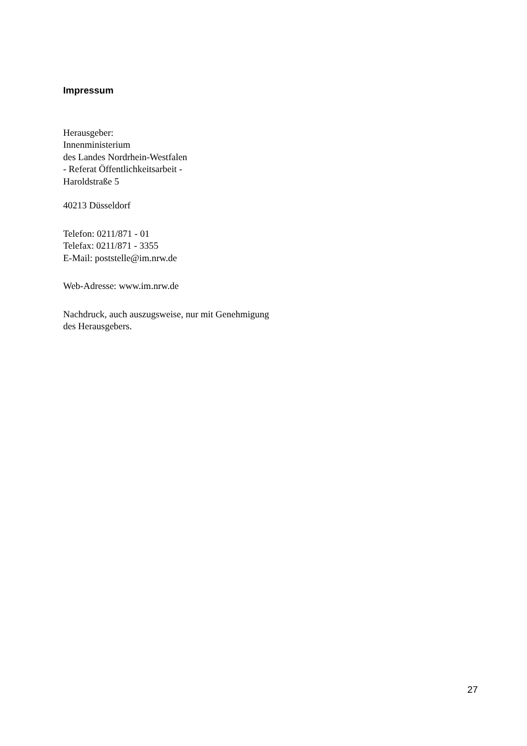Impressum
Herausgeber:
Innenministerium
des Landes Nordrhein-Westfalen
- Referat Öffentlichkeitsarbeit -
Haroldstraße 5
40213 Düsseldorf
Telefon: 0211/871 - 01
Telefax: 0211/871 - 3355
E-Mail: poststelle@im.nrw.de
Web-Adresse: www.im.nrw.de
Nachdruck, auch auszugsweise, nur mit Genehmigung
des Herausgebers.
27